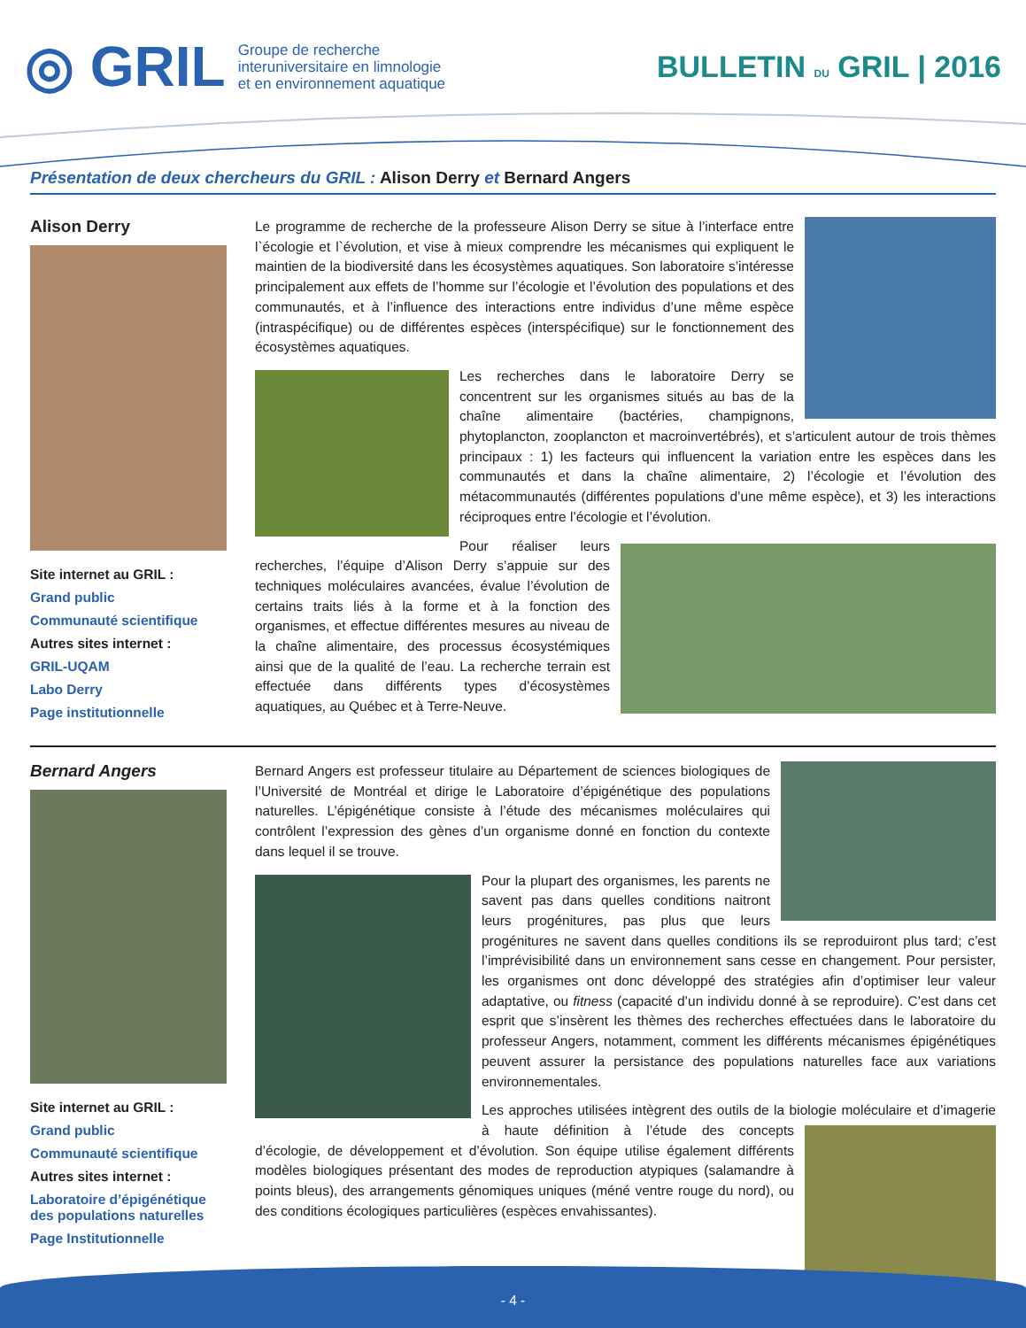◎ GRIL
Groupe de recherche
interuniversitaire en limnologie
et en environnement aquatique
BULLETIN DU GRIL | 2016
Présentation de deux chercheurs du GRIL : Alison Derry et Bernard Angers
Alison Derry
Site internet au GRIL :
Grand public
Communauté scientifique
Autres sites internet :
GRIL-UQAM
Labo Derry
Page institutionnelle
Le programme de recherche de la professeure Alison Derry se situe à l’interface entre l`écologie et l`évolution, et vise à mieux comprendre les mécanismes qui expliquent le maintien de la biodiversité dans les écosystèmes aquatiques. Son laboratoire s’intéresse principalement aux effets de l’homme sur l’écologie et l’évolution des populations et des communautés, et à l’influence des interactions entre individus d’une même espèce (intraspécifique) ou de différentes espèces (interspécifique) sur le fonctionnement des écosystèmes aquatiques.
Les recherches dans le laboratoire Derry se concentrent sur les organismes situés au bas de la chaîne alimentaire (bactéries, champignons, phytoplancton, zooplancton et macroinvertébrés), et s’articulent autour de trois thèmes principaux : 1) les facteurs qui influencent la variation entre les espèces dans les communautés et dans la chaîne alimentaire, 2) l’écologie et l’évolution des métacommunautés (différentes populations d’une même espèce), et 3) les interactions réciproques entre l’écologie et l’évolution.
Pour réaliser leurs recherches, l’équipe d’Alison Derry s’appuie sur des techniques moléculaires avancées, évalue l’évolution de certains traits liés à la forme et à la fonction des organismes, et effectue différentes mesures au niveau de la chaîne alimentaire, des processus écosystémiques ainsi que de la qualité de l’eau. La recherche terrain est effectuée dans différents types d’écosystèmes aquatiques, au Québec et à Terre-Neuve.
Bernard Angers
Site internet au GRIL :
Grand public
Communauté scientifique
Autres sites internet :
Laboratoire d’épigénétique des populations naturelles
Page Institutionnelle
Bernard Angers est professeur titulaire au Département de sciences biologiques de l’Université de Montréal et dirige le Laboratoire d’épigénétique des populations naturelles. L’épigénétique consiste à l’étude des mécanismes moléculaires qui contrôlent l’expression des gènes d’un organisme donné en fonction du contexte dans lequel il se trouve.
Pour la plupart des organismes, les parents ne savent pas dans quelles conditions naitront leurs progénitures, pas plus que leurs progénitures ne savent dans quelles conditions ils se reproduiront plus tard; c’est l’imprévisibilité dans un environnement sans cesse en changement. Pour persister, les organismes ont donc développé des stratégies afin d’optimiser leur valeur adaptative, ou fitness (capacité d’un individu donné à se reproduire). C’est dans cet esprit que s’insèrent les thèmes des recherches effectuées dans le laboratoire du professeur Angers, notamment, comment les différents mécanismes épigénétiques peuvent assurer la persistance des populations naturelles face aux variations environnementales.
Les approches utilisées intègrent des outils de la biologie moléculaire et d’imagerie à haute définition à l’étude des concepts d’écologie, de développement et d’évolution. Son équipe utilise également différents modèles biologiques présentant des modes de reproduction atypiques (salamandre à points bleus), des arrangements génomiques uniques (méné ventre rouge du nord), ou des conditions écologiques particulières (espèces envahissantes).
- 4 -